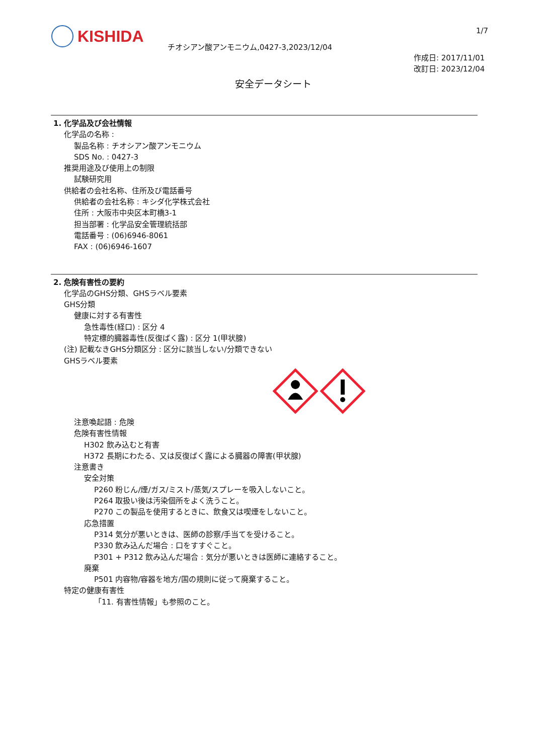KISHIDA
チオシアン酸アンモニウム,0427-3,2023/12/04
1/7
作成日: 2017/11/01
改訂日: 2023/12/04
安全データシート
1. 化学品及び会社情報
化学品の名称 :
製品名称 : チオシアン酸アンモニウム
SDS No. : 0427-3
推奨用途及び使用上の制限
試験研究用
供給者の会社名称、住所及び電話番号
供給者の会社名称 : キシダ化学株式会社
住所 : 大阪市中央区本町橋3-1
担当部署 : 化学品安全管理統括部
電話番号 : (06)6946-8061
FAX : (06)6946-1607
2. 危険有害性の要約
化学品のGHS分類、GHSラベル要素
GHS分類
健康に対する有害性
急性毒性(経口) : 区分 4
特定標的臓器毒性(反復ばく露) : 区分 1(甲状腺)
(注) 記載なきGHS分類区分 : 区分に該当しない/分類できない
GHSラベル要素
注意喚起語 : 危険
危険有害性情報
H302 飲み込むと有害
H372 長期にわたる、又は反復ばく露による臓器の障害(甲状腺)
注意書き
安全対策
P260 粉じん/煙/ガス/ミスト/蒸気/スプレーを吸入しないこと。
P264 取扱い後は汚染個所をよく洗うこと。
P270 この製品を使用するときに、飲食又は喫煙をしないこと。
応急措置
P314 気分が悪いときは、医師の診察/手当てを受けること。
P330 飲み込んだ場合 : 口をすすぐこと。
P301 + P312 飲み込んだ場合 : 気分が悪いときは医師に連絡すること。
廃棄
P501 内容物/容器を地方/国の規則に従って廃棄すること。
特定の健康有害性
「11. 有害性情報」も参照のこと。